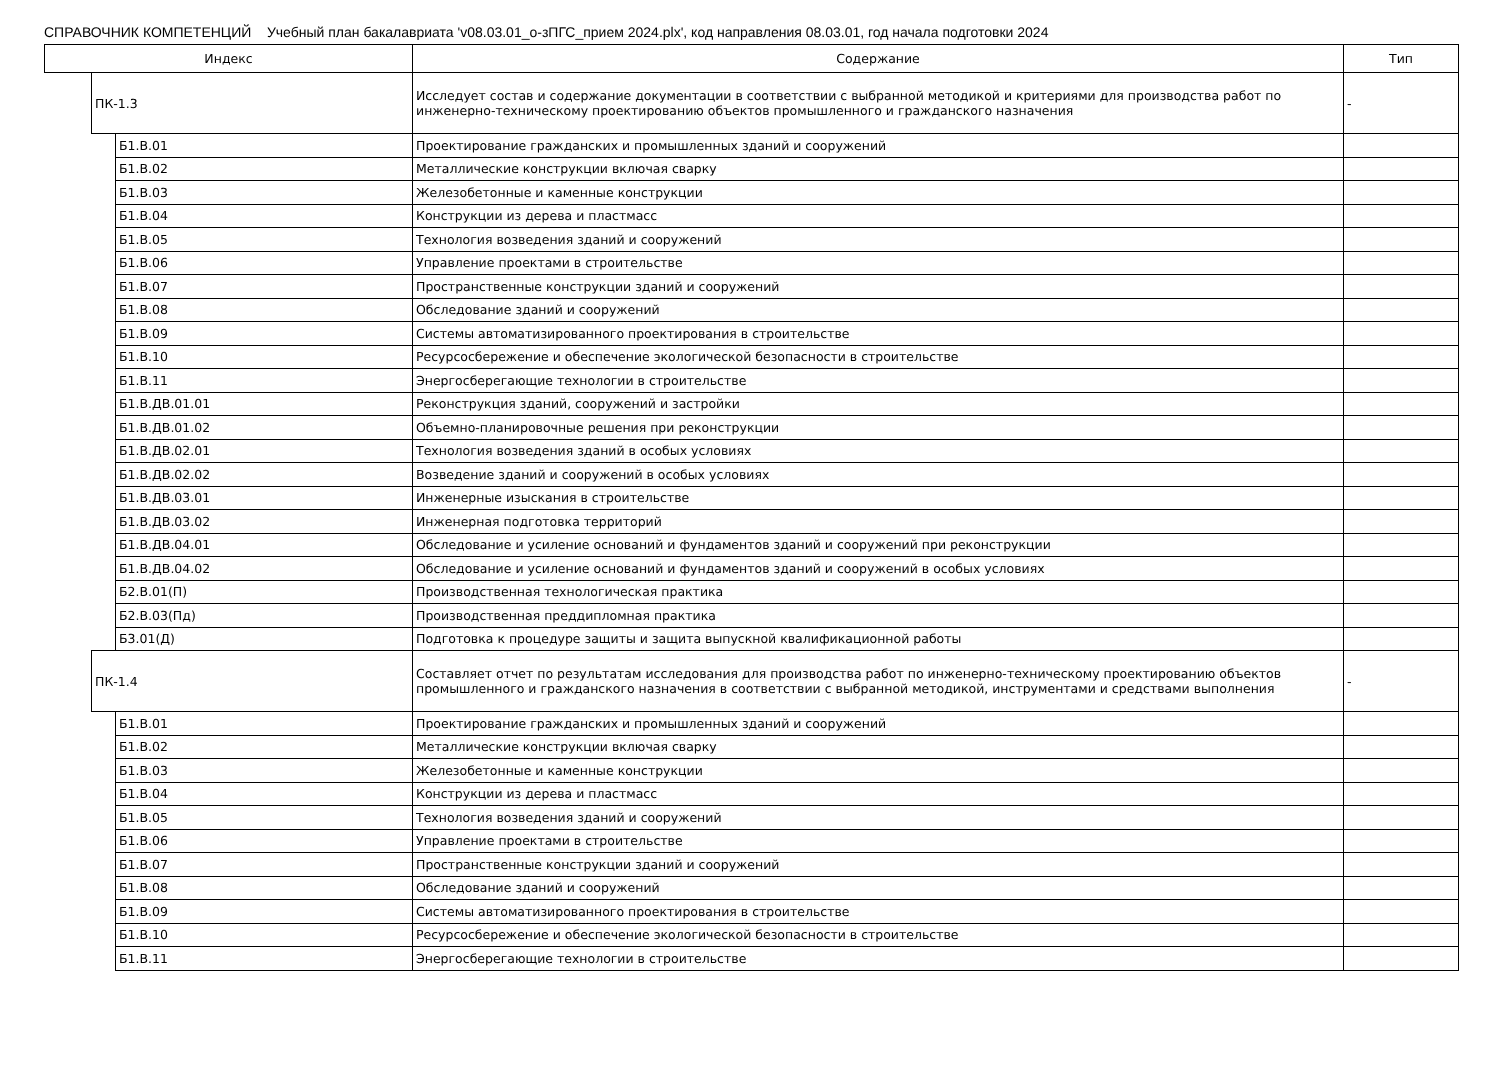СПРАВОЧНИК КОМПЕТЕНЦИЙ Учебный план бакалавриата 'v08.03.01_o-зПГС_прием 2024.plx', код направления 08.03.01, год начала подготовки 2024
| Индекс | | | Содержание | Тип |
| --- | --- | --- | --- | --- |
| | ПК-1.3 | | Исследует состав и содержание документации в соответствии с выбранной методикой и критериями для производства работ по инженерно-техническому проектированию объектов промышленного и гражданского назначения | - |
| | | Б1.В.01 | Проектирование гражданских и промышленных зданий и сооружений | |
| | | Б1.В.02 | Металлические конструкции включая сварку | |
| | | Б1.В.03 | Железобетонные и каменные конструкции | |
| | | Б1.В.04 | Конструкции из дерева и пластмасс | |
| | | Б1.В.05 | Технология возведения зданий и сооружений | |
| | | Б1.В.06 | Управление проектами в строительстве | |
| | | Б1.В.07 | Пространственные конструкции зданий и сооружений | |
| | | Б1.В.08 | Обследование зданий и сооружений | |
| | | Б1.В.09 | Системы автоматизированного проектирования в строительстве | |
| | | Б1.В.10 | Ресурсосбережение и обеспечение экологической безопасности в строительстве | |
| | | Б1.В.11 | Энергосберегающие технологии в строительстве | |
| | | Б1.В.ДВ.01.01 | Реконструкция зданий, сооружений и застройки | |
| | | Б1.В.ДВ.01.02 | Объемно-планировочные решения при реконструкции | |
| | | Б1.В.ДВ.02.01 | Технология возведения зданий в особых условиях | |
| | | Б1.В.ДВ.02.02 | Возведение зданий и сооружений в особых условиях | |
| | | Б1.В.ДВ.03.01 | Инженерные изыскания в строительстве | |
| | | Б1.В.ДВ.03.02 | Инженерная подготовка территорий | |
| | | Б1.В.ДВ.04.01 | Обследование и усиление оснований и фундаментов зданий и сооружений при реконструкции | |
| | | Б1.В.ДВ.04.02 | Обследование и усиление оснований и фундаментов зданий и сооружений в особых условиях | |
| | | Б2.В.01(П) | Производственная технологическая практика | |
| | | Б2.В.03(Пд) | Производственная преддипломная практика | |
| | | Б3.01(Д) | Подготовка к процедуре защиты и защита выпускной квалификационной работы | |
| | ПК-1.4 | | Составляет отчет по результатам исследования для производства работ по инженерно-техническому проектированию объектов промышленного и гражданского назначения в соответствии с выбранной методикой, инструментами и средствами выполнения | - |
| | | Б1.В.01 | Проектирование гражданских и промышленных зданий и сооружений | |
| | | Б1.В.02 | Металлические конструкции включая сварку | |
| | | Б1.В.03 | Железобетонные и каменные конструкции | |
| | | Б1.В.04 | Конструкции из дерева и пластмасс | |
| | | Б1.В.05 | Технология возведения зданий и сооружений | |
| | | Б1.В.06 | Управление проектами в строительстве | |
| | | Б1.В.07 | Пространственные конструкции зданий и сооружений | |
| | | Б1.В.08 | Обследование зданий и сооружений | |
| | | Б1.В.09 | Системы автоматизированного проектирования в строительстве | |
| | | Б1.В.10 | Ресурсосбережение и обеспечение экологической безопасности в строительстве | |
| | | Б1.В.11 | Энергосберегающие технологии в строительстве | |